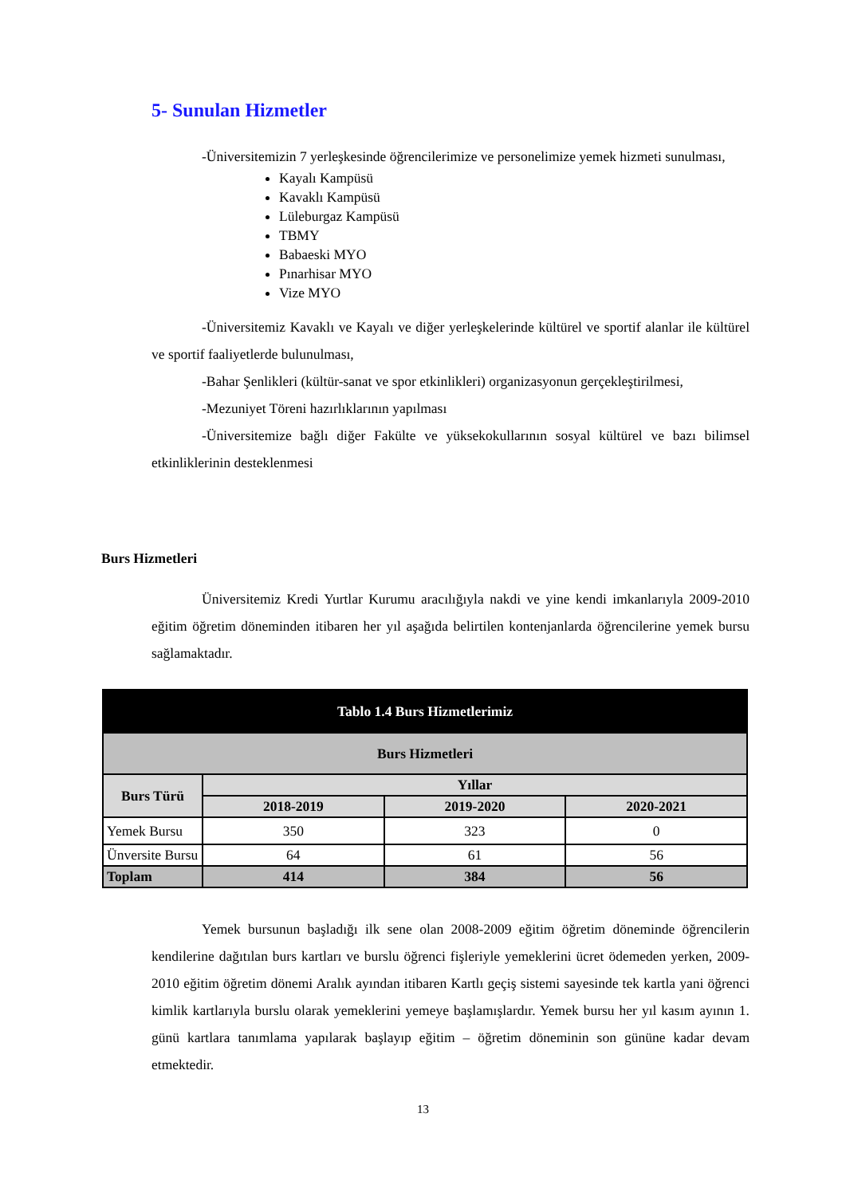5- Sunulan Hizmetler
-Üniversitemizin 7 yerleşkesinde öğrencilerimize ve personelimize yemek hizmeti sunulması,
Kayalı Kampüsü
Kavaklı Kampüsü
Lüleburgaz Kampüsü
TBMY
Babaeski MYO
Pınarhisar MYO
Vize MYO
-Üniversitemiz Kavaklı ve Kayalı ve diğer yerleşkelerinde kültürel ve sportif alanlar ile kültürel ve sportif faaliyetlerde bulunulması,
-Bahar Şenlikleri (kültür-sanat ve spor etkinlikleri) organizasyonun gerçekleştirilmesi,
-Mezuniyet Töreni hazırlıklarının yapılması
-Üniversitemize bağlı diğer Fakülte ve yüksekokullarının sosyal kültürel ve bazı bilimsel etkinliklerinin desteklenmesi
Burs Hizmetleri
Üniversitemiz Kredi Yurtlar Kurumu aracılığıyla nakdi ve yine kendi imkanlarıyla 2009-2010 eğitim öğretim döneminden itibaren her yıl aşağıda belirtilen kontenjanlarda öğrencilerine yemek bursu sağlamaktadır.
| Tablo 1.4 Burs Hizmetlerimiz | | | |
| --- | --- | --- | --- |
| Burs Hizmetleri | | | |
| Burs Türü | Yıllar | | |
| | 2018-2019 | 2019-2020 | 2020-2021 |
| Yemek Bursu | 350 | 323 | 0 |
| Ünversite Bursu | 64 | 61 | 56 |
| Toplam | 414 | 384 | 56 |
Yemek bursunun başladığı ilk sene olan 2008-2009 eğitim öğretim döneminde öğrencilerin kendilerine dağıtılan burs kartları ve burslu öğrenci fişleriyle yemeklerini ücret ödemeden yerken, 2009-2010 eğitim öğretim dönemi Aralık ayından itibaren Kartlı geçiş sistemi sayesinde tek kartla yani öğrenci kimlik kartlarıyla burslu olarak yemeklerini yemeye başlamışlardır. Yemek bursu her yıl kasım ayının 1. günü kartlara tanımlama yapılarak başlayıp eğitim – öğretim döneminin son gününe kadar devam etmektedir.
13